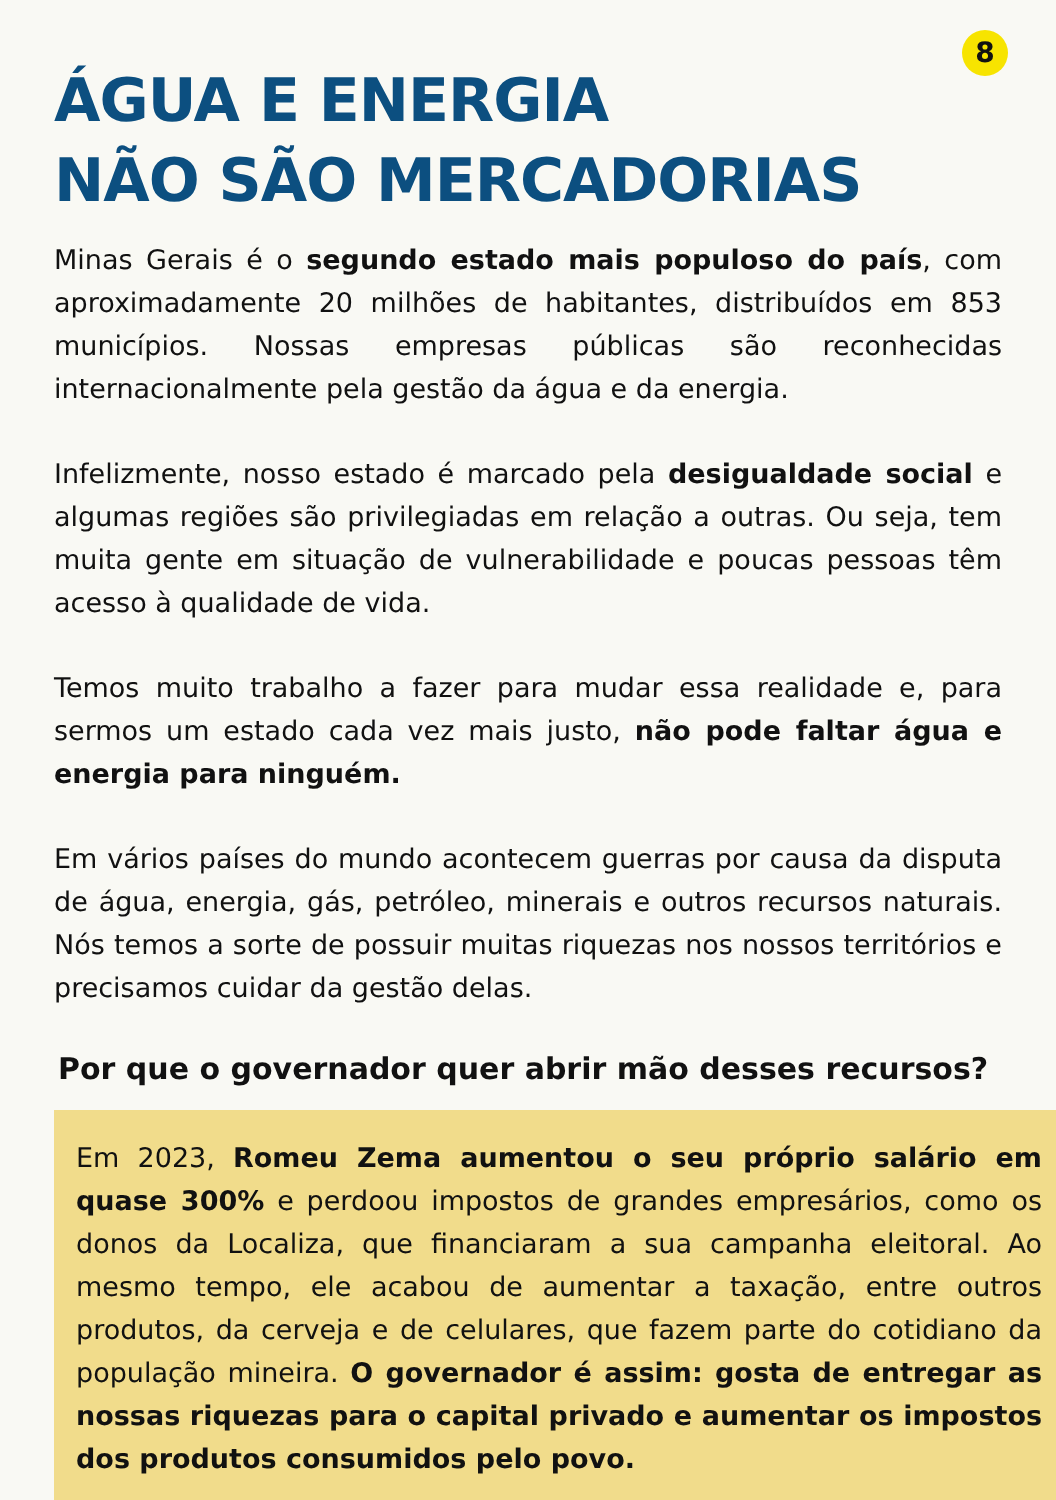8
ÁGUA E ENERGIA
NÃO SÃO MERCADORIAS
Minas Gerais é o segundo estado mais populoso do país, com aproximadamente 20 milhões de habitantes, distribuídos em 853 municípios. Nossas empresas públicas são reconhecidas internacionalmente pela gestão da água e da energia.
Infelizmente, nosso estado é marcado pela desigualdade social e algumas regiões são privilegiadas em relação a outras. Ou seja, tem muita gente em situação de vulnerabilidade e poucas pessoas têm acesso à qualidade de vida.
Temos muito trabalho a fazer para mudar essa realidade e, para sermos um estado cada vez mais justo, não pode faltar água e energia para ninguém.
Em vários países do mundo acontecem guerras por causa da disputa de água, energia, gás, petróleo, minerais e outros recursos naturais. Nós temos a sorte de possuir muitas riquezas nos nossos territórios e precisamos cuidar da gestão delas.
Por que o governador quer abrir mão desses recursos?
Em 2023, Romeu Zema aumentou o seu próprio salário em quase 300% e perdoou impostos de grandes empresários, como os donos da Localiza, que financiaram a sua campanha eleitoral. Ao mesmo tempo, ele acabou de aumentar a taxação, entre outros produtos, da cerveja e de celulares, que fazem parte do cotidiano da população mineira. O governador é assim: gosta de entregar as nossas riquezas para o capital privado e aumentar os impostos dos produtos consumidos pelo povo.